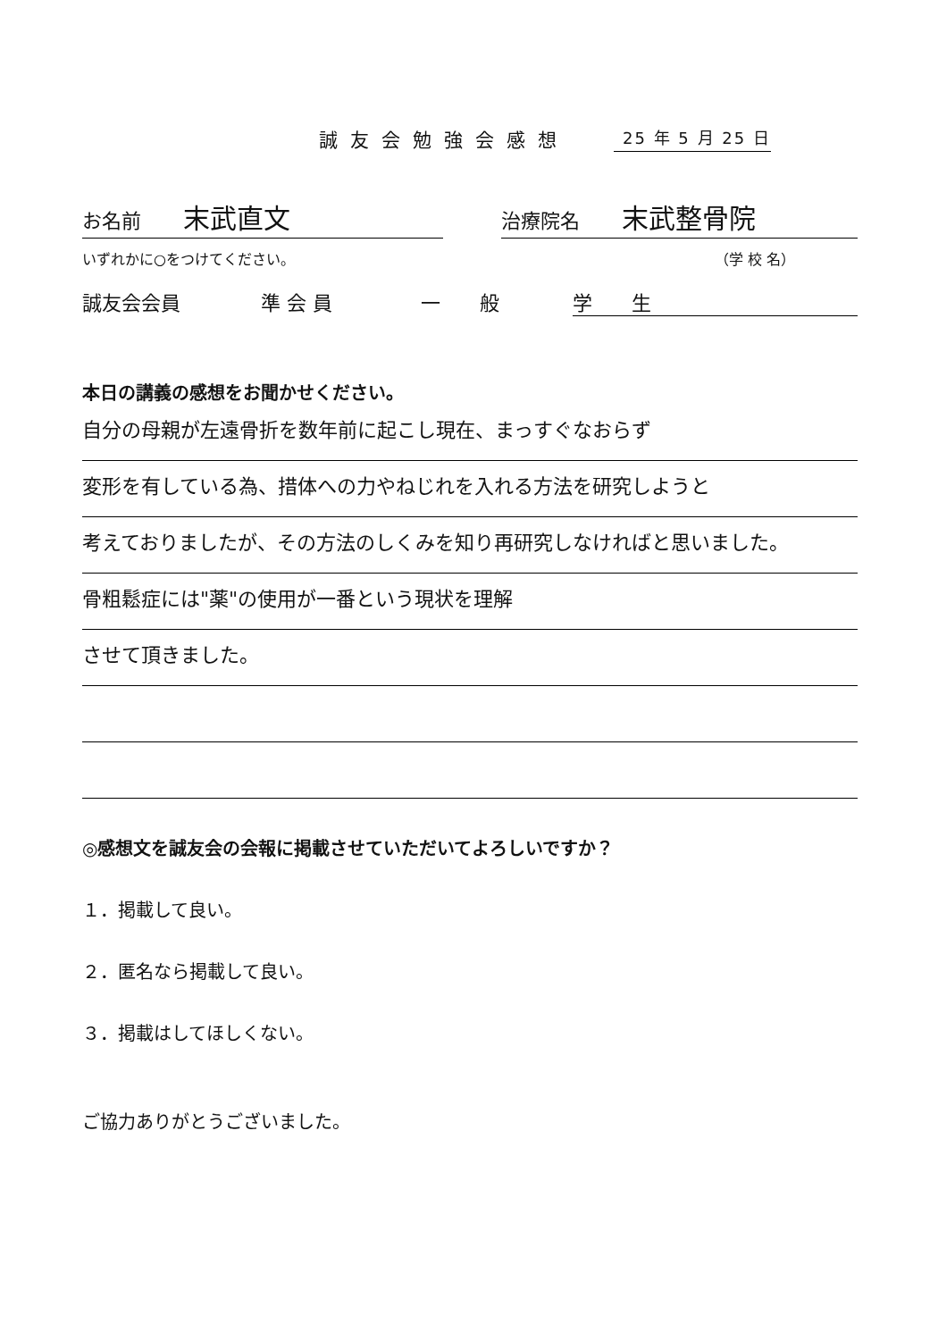誠友会勉強会感想 25 年 5 月 25 日
お名前 末武直文
治療院名 末武整骨院
いずれかに○をつけてください。 （学 校 名）
誠友会会員 準 会 員 一　　般 学　　生
本日の講義の感想をお聞かせください。
自分の母親が左遠骨折を数年前に起こし現在、まっすぐなおらず
変形を有している為、措体への力やねじれを入れる方法を研究しようと
考えておりましたが、その方法のしくみを知り再研究しなければと思いました。
骨粗鬆症には"薬"の使用が一番という現状を理解
させて頂きました。
◎感想文を誠友会の会報に掲載させていただいてよろしいですか？
１．掲載して良い。
２．匿名なら掲載して良い。
３．掲載はしてほしくない。
ご協力ありがとうございました。